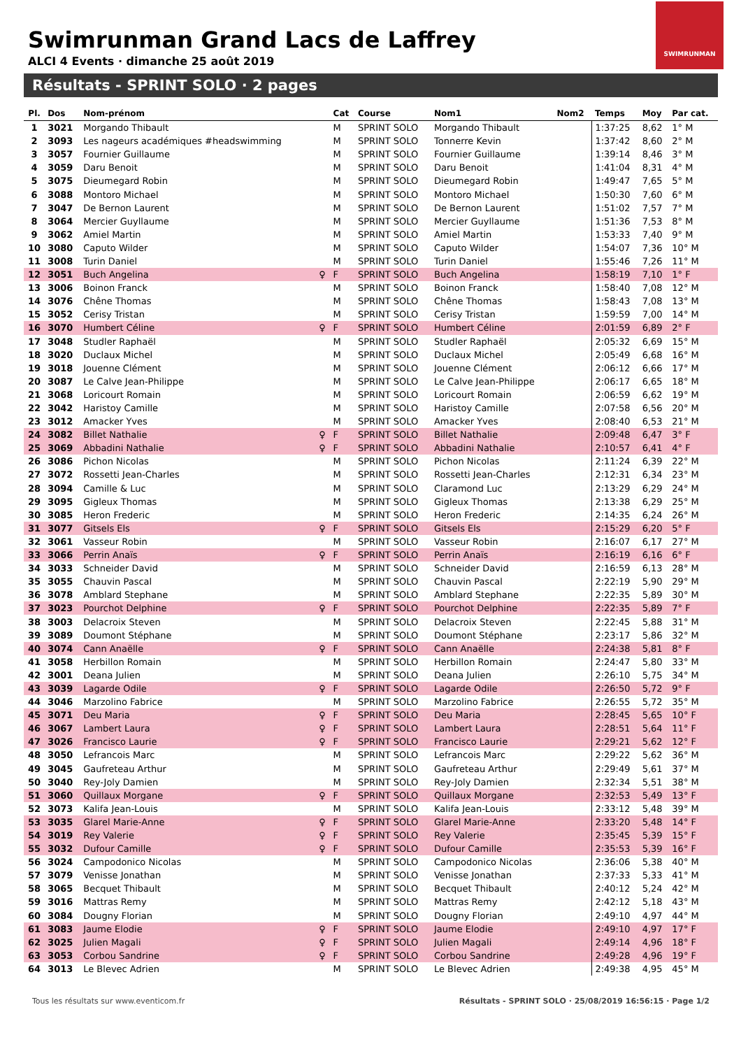Swimrunman Grand Lacs de Laffrey
ALCI 4 Events · dimanche 25 août 2019
SWIMRUNMAN
Résultats - SPRINT SOLO · 2 pages
| Pl. | Dos | Nom-prénom | | Cat | Course | Nom1 | Nom2 | Temps | Moy | Par cat. |
| --- | --- | --- | --- | --- | --- | --- | --- | --- | --- | --- |
| 1 | 3021 | Morgando Thibault | | M | SPRINT SOLO | Morgando Thibault | | 1:37:25 | 8,62 | 1° M |
| 2 | 3093 | Les nageurs académiques #headswimming | | M | SPRINT SOLO | Tonnerre Kevin | | 1:37:42 | 8,60 | 2° M |
| 3 | 3057 | Fournier Guillaume | | M | SPRINT SOLO | Fournier Guillaume | | 1:39:14 | 8,46 | 3° M |
| 4 | 3059 | Daru Benoit | | M | SPRINT SOLO | Daru Benoit | | 1:41:04 | 8,31 | 4° M |
| 5 | 3075 | Dieumegard Robin | | M | SPRINT SOLO | Dieumegard Robin | | 1:49:47 | 7,65 | 5° M |
| 6 | 3088 | Montoro Michael | | M | SPRINT SOLO | Montoro Michael | | 1:50:30 | 7,60 | 6° M |
| 7 | 3047 | De Bernon Laurent | | M | SPRINT SOLO | De Bernon Laurent | | 1:51:02 | 7,57 | 7° M |
| 8 | 3064 | Mercier Guyllaume | | M | SPRINT SOLO | Mercier Guyllaume | | 1:51:36 | 7,53 | 8° M |
| 9 | 3062 | Amiel Martin | | M | SPRINT SOLO | Amiel Martin | | 1:53:33 | 7,40 | 9° M |
| 10 | 3080 | Caputo Wilder | | M | SPRINT SOLO | Caputo Wilder | | 1:54:07 | 7,36 | 10° M |
| 11 | 3008 | Turin Daniel | | M | SPRINT SOLO | Turin Daniel | | 1:55:46 | 7,26 | 11° M |
| 12 | 3051 | Buch Angelina | ♀ | F | SPRINT SOLO | Buch Angelina | | 1:58:19 | 7,10 | 1° F |
| 13 | 3006 | Boinon Franck | | M | SPRINT SOLO | Boinon Franck | | 1:58:40 | 7,08 | 12° M |
| 14 | 3076 | Chêne Thomas | | M | SPRINT SOLO | Chêne Thomas | | 1:58:43 | 7,08 | 13° M |
| 15 | 3052 | Cerisy Tristan | | M | SPRINT SOLO | Cerisy Tristan | | 1:59:59 | 7,00 | 14° M |
| 16 | 3070 | Humbert Céline | ♀ | F | SPRINT SOLO | Humbert Céline | | 2:01:59 | 6,89 | 2° F |
| 17 | 3048 | Studler Raphaël | | M | SPRINT SOLO | Studler Raphaël | | 2:05:32 | 6,69 | 15° M |
| 18 | 3020 | Duclaux Michel | | M | SPRINT SOLO | Duclaux Michel | | 2:05:49 | 6,68 | 16° M |
| 19 | 3018 | Jouenne Clément | | M | SPRINT SOLO | Jouenne Clément | | 2:06:12 | 6,66 | 17° M |
| 20 | 3087 | Le Calve Jean-Philippe | | M | SPRINT SOLO | Le Calve Jean-Philippe | | 2:06:17 | 6,65 | 18° M |
| 21 | 3068 | Loricourt Romain | | M | SPRINT SOLO | Loricourt Romain | | 2:06:59 | 6,62 | 19° M |
| 22 | 3042 | Haristoy Camille | | M | SPRINT SOLO | Haristoy Camille | | 2:07:58 | 6,56 | 20° M |
| 23 | 3012 | Amacker Yves | | M | SPRINT SOLO | Amacker Yves | | 2:08:40 | 6,53 | 21° M |
| 24 | 3082 | Billet Nathalie | ♀ | F | SPRINT SOLO | Billet Nathalie | | 2:09:48 | 6,47 | 3° F |
| 25 | 3069 | Abbadini Nathalie | ♀ | F | SPRINT SOLO | Abbadini Nathalie | | 2:10:57 | 6,41 | 4° F |
| 26 | 3086 | Pichon Nicolas | | M | SPRINT SOLO | Pichon Nicolas | | 2:11:24 | 6,39 | 22° M |
| 27 | 3072 | Rossetti Jean-Charles | | M | SPRINT SOLO | Rossetti Jean-Charles | | 2:12:31 | 6,34 | 23° M |
| 28 | 3094 | Camille & Luc | | M | SPRINT SOLO | Claramond Luc | | 2:13:29 | 6,29 | 24° M |
| 29 | 3095 | Gigleux Thomas | | M | SPRINT SOLO | Gigleux Thomas | | 2:13:38 | 6,29 | 25° M |
| 30 | 3085 | Heron Frederic | | M | SPRINT SOLO | Heron Frederic | | 2:14:35 | 6,24 | 26° M |
| 31 | 3077 | Gitsels Els | ♀ | F | SPRINT SOLO | Gitsels Els | | 2:15:29 | 6,20 | 5° F |
| 32 | 3061 | Vasseur Robin | | M | SPRINT SOLO | Vasseur Robin | | 2:16:07 | 6,17 | 27° M |
| 33 | 3066 | Perrin Anaïs | ♀ | F | SPRINT SOLO | Perrin Anaïs | | 2:16:19 | 6,16 | 6° F |
| 34 | 3033 | Schneider David | | M | SPRINT SOLO | Schneider David | | 2:16:59 | 6,13 | 28° M |
| 35 | 3055 | Chauvin Pascal | | M | SPRINT SOLO | Chauvin Pascal | | 2:22:19 | 5,90 | 29° M |
| 36 | 3078 | Amblard Stephane | | M | SPRINT SOLO | Amblard Stephane | | 2:22:35 | 5,89 | 30° M |
| 37 | 3023 | Pourchot Delphine | ♀ | F | SPRINT SOLO | Pourchot Delphine | | 2:22:35 | 5,89 | 7° F |
| 38 | 3003 | Delacroix Steven | | M | SPRINT SOLO | Delacroix Steven | | 2:22:45 | 5,88 | 31° M |
| 39 | 3089 | Doumont Stéphane | | M | SPRINT SOLO | Doumont Stéphane | | 2:23:17 | 5,86 | 32° M |
| 40 | 3074 | Cann Anaëlle | ♀ | F | SPRINT SOLO | Cann Anaëlle | | 2:24:38 | 5,81 | 8° F |
| 41 | 3058 | Herbillon Romain | | M | SPRINT SOLO | Herbillon Romain | | 2:24:47 | 5,80 | 33° M |
| 42 | 3001 | Deana Julien | | M | SPRINT SOLO | Deana Julien | | 2:26:10 | 5,75 | 34° M |
| 43 | 3039 | Lagarde Odile | ♀ | F | SPRINT SOLO | Lagarde Odile | | 2:26:50 | 5,72 | 9° F |
| 44 | 3046 | Marzolino Fabrice | | M | SPRINT SOLO | Marzolino Fabrice | | 2:26:55 | 5,72 | 35° M |
| 45 | 3071 | Deu Maria | ♀ | F | SPRINT SOLO | Deu Maria | | 2:28:45 | 5,65 | 10° F |
| 46 | 3067 | Lambert Laura | ♀ | F | SPRINT SOLO | Lambert Laura | | 2:28:51 | 5,64 | 11° F |
| 47 | 3026 | Francisco Laurie | ♀ | F | SPRINT SOLO | Francisco Laurie | | 2:29:21 | 5,62 | 12° F |
| 48 | 3050 | Lefrancois Marc | | M | SPRINT SOLO | Lefrancois Marc | | 2:29:22 | 5,62 | 36° M |
| 49 | 3045 | Gaufreteau Arthur | | M | SPRINT SOLO | Gaufreteau Arthur | | 2:29:49 | 5,61 | 37° M |
| 50 | 3040 | Rey-Joly Damien | | M | SPRINT SOLO | Rey-Joly Damien | | 2:32:34 | 5,51 | 38° M |
| 51 | 3060 | Quillaux Morgane | ♀ | F | SPRINT SOLO | Quillaux Morgane | | 2:32:53 | 5,49 | 13° F |
| 52 | 3073 | Kalifa Jean-Louis | | M | SPRINT SOLO | Kalifa Jean-Louis | | 2:33:12 | 5,48 | 39° M |
| 53 | 3035 | Glarel Marie-Anne | ♀ | F | SPRINT SOLO | Glarel Marie-Anne | | 2:33:20 | 5,48 | 14° F |
| 54 | 3019 | Rey Valerie | ♀ | F | SPRINT SOLO | Rey Valerie | | 2:35:45 | 5,39 | 15° F |
| 55 | 3032 | Dufour Camille | ♀ | F | SPRINT SOLO | Dufour Camille | | 2:35:53 | 5,39 | 16° F |
| 56 | 3024 | Campodonico Nicolas | | M | SPRINT SOLO | Campodonico Nicolas | | 2:36:06 | 5,38 | 40° M |
| 57 | 3079 | Venisse Jonathan | | M | SPRINT SOLO | Venisse Jonathan | | 2:37:33 | 5,33 | 41° M |
| 58 | 3065 | Becquet Thibault | | M | SPRINT SOLO | Becquet Thibault | | 2:40:12 | 5,24 | 42° M |
| 59 | 3016 | Mattras Remy | | M | SPRINT SOLO | Mattras Remy | | 2:42:12 | 5,18 | 43° M |
| 60 | 3084 | Dougny Florian | | M | SPRINT SOLO | Dougny Florian | | 2:49:10 | 4,97 | 44° M |
| 61 | 3083 | Jaume Elodie | ♀ | F | SPRINT SOLO | Jaume Elodie | | 2:49:10 | 4,97 | 17° F |
| 62 | 3025 | Julien Magali | ♀ | F | SPRINT SOLO | Julien Magali | | 2:49:14 | 4,96 | 18° F |
| 63 | 3053 | Corbou Sandrine | ♀ | F | SPRINT SOLO | Corbou Sandrine | | 2:49:28 | 4,96 | 19° F |
| 64 | 3013 | Le Blevec Adrien | | M | SPRINT SOLO | Le Blevec Adrien | | 2:49:38 | 4,95 | 45° M |
Tous les résultats sur www.eventicom.fr
Résultats - SPRINT SOLO · 25/08/2019 16:56:15 · Page 1/2